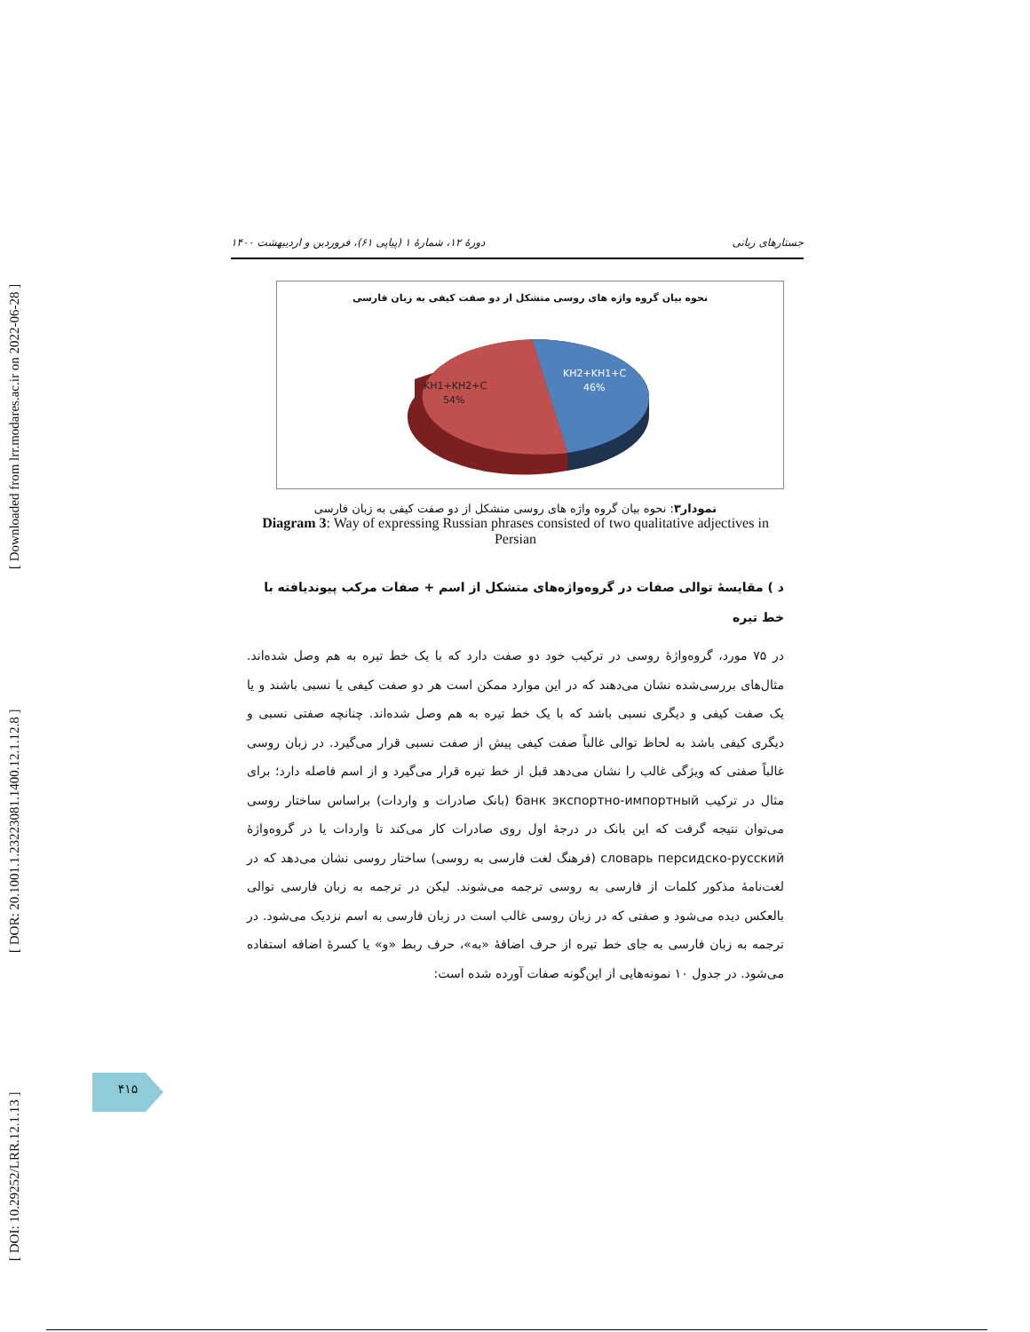[ DOI: 10.29252/LRR.12.1.13 ] [ DOR: 20.1001.1.23223081.1400.12.1.12.8 ] [ Downloaded from lrr.modares.ac.ir on 2022-06-28 ]
جستارهای زبانی دورهٔ ۱۲، شمارهٔ ۱ (پیاپی ۶۱)، فروردین و اردیبهشت ۱۴۰۰
نحوه بیان گروه واژه های روسی متشکل از دو صفت کیفی به زبان فارسی
KH2+KH1+C
46%
KH1+KH2+C
54%
نمودار۳: نحوه بیان گروه واژه های روسی متشکل از دو صفت کیفی به زبان فارسی
Diagram 3: Way of expressing Russian phrases consisted of two qualitative adjectives in Persian
د ) مقایسهٔ توالی صفات در گروه‌واژه‌های متشکل از اسم + صفات مرکب پیوندیافته با خط تیره
در ۷۵ مورد، گروه‌واژهٔ روسی در ترکیب خود دو صفت دارد که با یک خط تیره به هم وصل شده‌اند. مثال‌های بررسی‌شده نشان می‌دهند که در این موارد ممکن است هر دو صفت کیفی یا نسبی باشند و یا یک صفت کیفی و دیگری نسبی باشد که با یک خط تیره به هم وصل شده‌اند. چنانچه صفتی نسبی و دیگری کیفی باشد به لحاظ توالی غالباً صفت کیفی پیش از صفت نسبی قرار می‌گیرد. در زبان روسی غالباً صفتی که ویژگی غالب را نشان می‌دهد قبل از خط تیره قرار می‌گیرد و از اسم فاصله دارد؛ برای مثال در ترکیب банк экспортно-импортный (بانک صادرات و واردات) براساس ساختار روسی می‌توان نتیجه گرفت که این بانک در درجهٔ اول روی صادرات کار می‌کند تا واردات یا در گروه‌واژهٔ словарь персидско-русский (فرهنگ لغت فارسی به روسی) ساختار روسی نشان می‌دهد که در لغت‌نامهٔ مذکور کلمات از فارسی به روسی ترجمه می‌شوند. لیکن در ترجمه به زبان فارسی توالی بالعکس دیده می‌شود و صفتی که در زبان روسی غالب است در زبان فارسی به اسم نزدیک می‌شود. در ترجمه به زبان فارسی به جای خط تیره از حرف اضافهٔ «به»، حرف ربط «و» یا کسرهٔ اضافه استفاده می‌شود. در جدول ۱۰ نمونه‌هایی از این‌گونه صفات آورده شده است:
۴۱۵